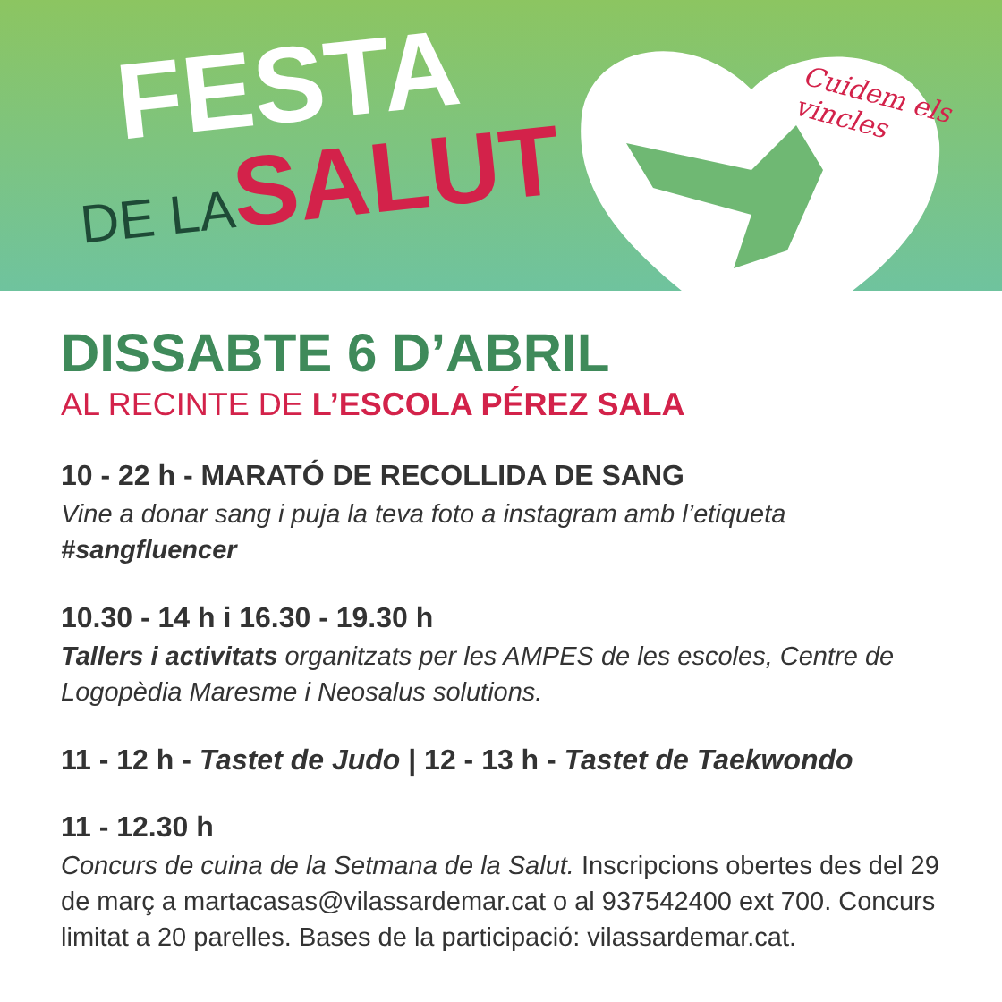Cuidem els vincles
FESTA
DE LA SALUT
DISSABTE 6 D’ABRIL
AL RECINTE DE L’ESCOLA PÉREZ SALA
10 - 22 h - MARATÓ DE RECOLLIDA DE SANG
Vine a donar sang i puja la teva foto a instagram amb l’etiqueta
#sangfluencer
10.30 - 14 h i 16.30 - 19.30 h
Tallers i activitats organitzats per les AMPES de les escoles, Centre de Logopèdia Maresme i Neosalus solutions.
11 - 12 h - Tastet de Judo | 12 - 13 h - Tastet de Taekwondo
11 - 12.30 h
Concurs de cuina de la Setmana de la Salut. Inscripcions obertes des del 29 de març a martacasas@vilassardemar.cat o al 937542400 ext 700. Concurs limitat a 20 parelles. Bases de la participació: vilassardemar.cat.